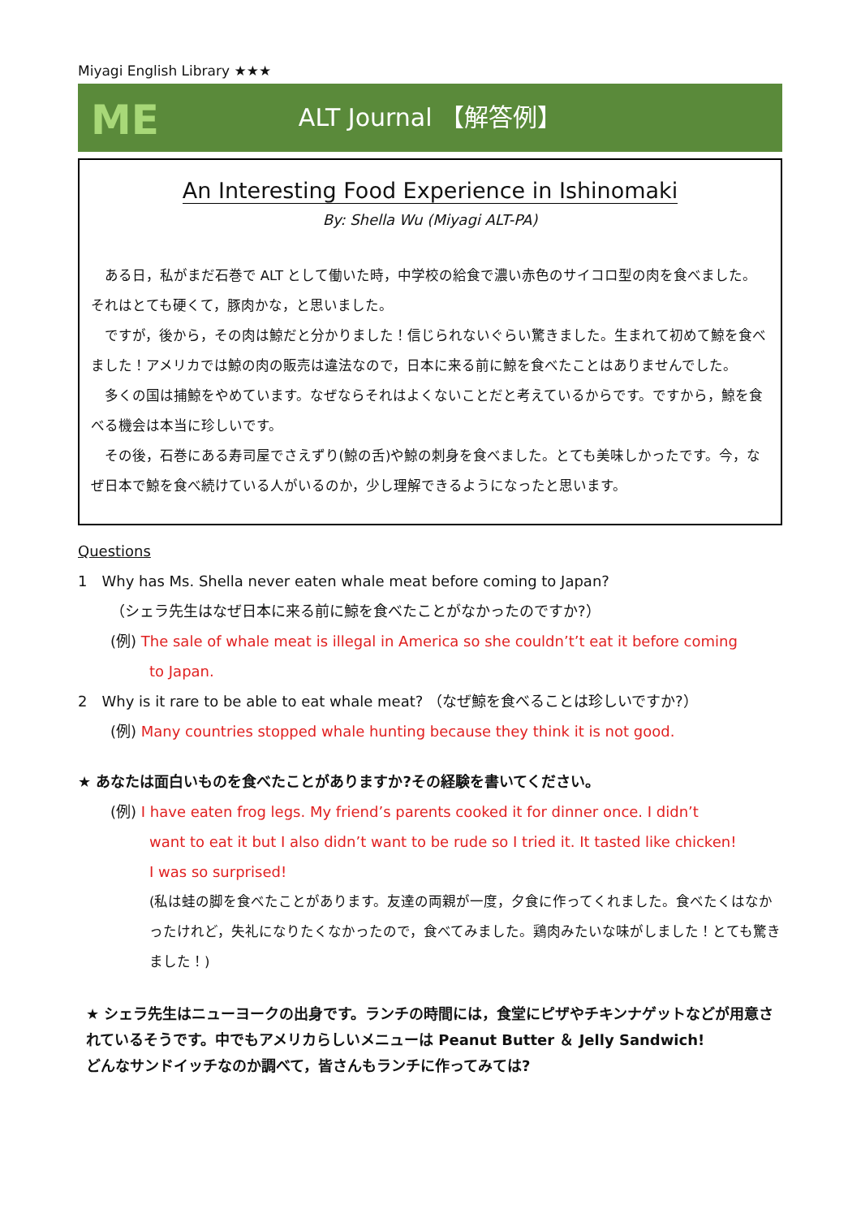Miyagi English Library ★★★
ME
ALT Journal 【解答例】
An Interesting Food Experience in Ishinomaki
By: Shella Wu (Miyagi ALT-PA)
ある日，私がまだ石巻で ALT として働いた時，中学校の給食で濃い赤色のサイコロ型の肉を食べました。それはとても硬くて，豚肉かな，と思いました。
ですが，後から，その肉は鯨だと分かりました！信じられないぐらい驚きました。生まれて初めて鯨を食べました！アメリカでは鯨の肉の販売は違法なので，日本に来る前に鯨を食べたことはありませんでした。
多くの国は捕鯨をやめています。なぜならそれはよくないことだと考えているからです。ですから，鯨を食べる機会は本当に珍しいです。
その後，石巻にある寿司屋でさえずり(鯨の舌)や鯨の刺身を食べました。とても美味しかったです。今，なぜ日本で鯨を食べ続けている人がいるのか，少し理解できるようになったと思います。
Questions
1　Why has Ms. Shella never eaten whale meat before coming to Japan?
（シェラ先生はなぜ日本に来る前に鯨を食べたことがなかったのですか?）
(例) The sale of whale meat is illegal in America so she couldn’t’t eat it before coming
to Japan.
2　Why is it rare to be able to eat whale meat? （なぜ鯨を食べることは珍しいですか?）
(例) Many countries stopped whale hunting because they think it is not good.
★ あなたは面白いものを食べたことがありますか?その経験を書いてください。
(例) I have eaten frog legs. My friend’s parents cooked it for dinner once. I didn’t
want to eat it but I also didn’t want to be rude so I tried it. It tasted like chicken!
I was so surprised!
(私は蛙の脚を食べたことがあります。友達の両親が一度，夕食に作ってくれました。食べたくはなかったけれど，失礼になりたくなかったので，食べてみました。鶏肉みたいな味がしました！とても驚きました！)
★ シェラ先生はニューヨークの出身です。ランチの時間には，食堂にピザやチキンナゲットなどが用意されているそうです。中でもアメリカらしいメニューは Peanut Butter ＆ Jelly Sandwich!
どんなサンドイッチなのか調べて，皆さんもランチに作ってみては?